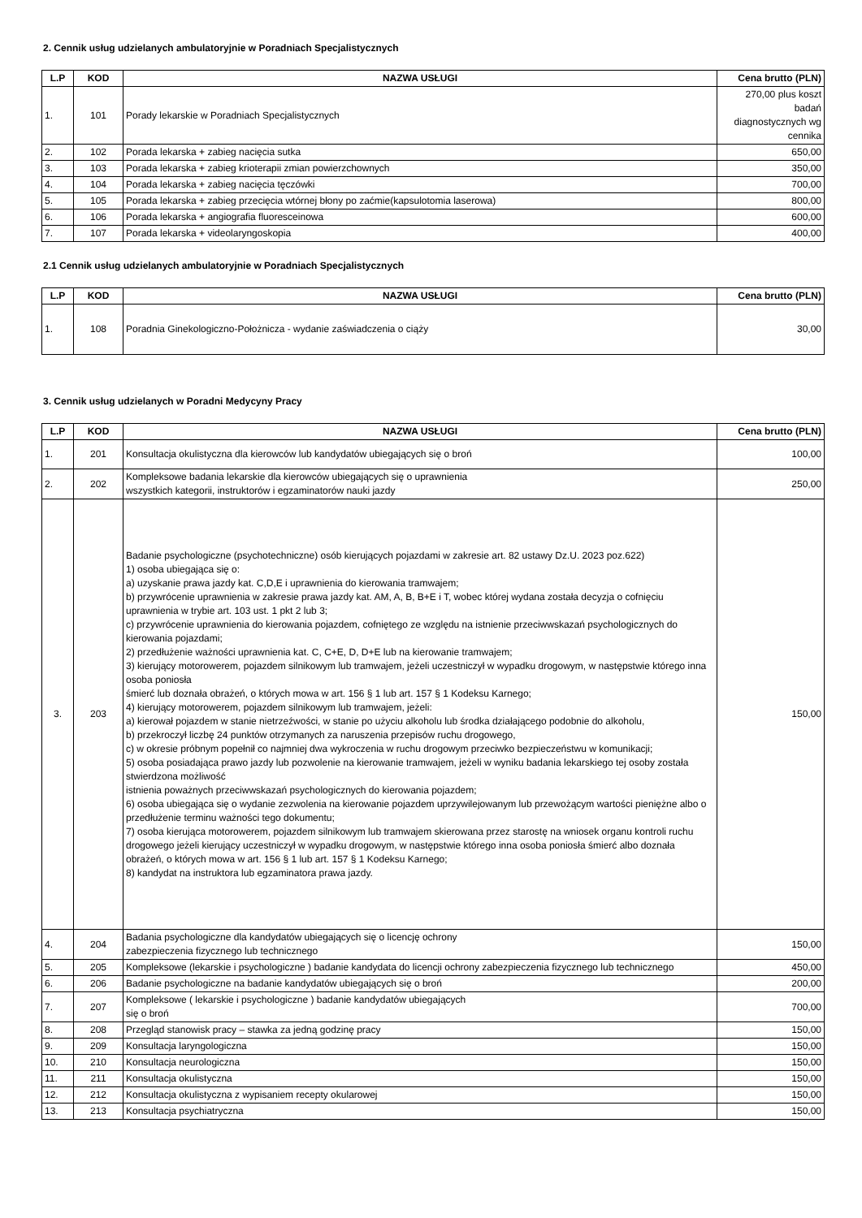2. Cennik usług udzielanych ambulatoryjnie w Poradniach Specjalistycznych
| L.P | KOD | NAZWA USŁUGI | Cena brutto (PLN) |
| --- | --- | --- | --- |
| 1. | 101 | Porady lekarskie w Poradniach Specjalistycznych | 270,00 plus koszt badań diagnostycznych wg cennika |
| 2. | 102 | Porada lekarska + zabieg nacięcia sutka | 650,00 |
| 3. | 103 | Porada lekarska + zabieg krioterapii zmian powierzchownych | 350,00 |
| 4. | 104 | Porada lekarska + zabieg nacięcia tęczówki | 700,00 |
| 5. | 105 | Porada lekarska + zabieg przecięcia wtórnej błony po zaćmie(kapsulotomia laserowa) | 800,00 |
| 6. | 106 | Porada lekarska + angiografia fluoresceinowa | 600,00 |
| 7. | 107 | Porada lekarska + videolaryngoskopia | 400,00 |
2.1 Cennik usług udzielanych ambulatoryjnie w Poradniach Specjalistycznych
| L.P | KOD | NAZWA USŁUGI | Cena brutto (PLN) |
| --- | --- | --- | --- |
| 1. | 108 | Poradnia Ginekologiczno-Położnicza - wydanie zaświadczenia o ciąży | 30,00 |
3. Cennik usług udzielanych w Poradni Medycyny Pracy
| L.P | KOD | NAZWA USŁUGI | Cena brutto (PLN) |
| --- | --- | --- | --- |
| 1. | 201 | Konsultacja okulistyczna dla kierowców lub kandydatów ubiegających się o broń | 100,00 |
| 2. | 202 | Kompleksowe badania lekarskie dla kierowców ubiegających się o uprawnienia wszystkich kategorii, instruktorów i egzaminatorów nauki jazdy | 250,00 |
| 3. | 203 | Badanie psychologiczne (psychotechniczne) osób kierujących pojazdami w zakresie art. 82 ustawy Dz.U. 2023 poz.622) 1) osoba ubiegająca się o: a) uzyskanie prawa jazdy kat. C,D,E i uprawnienia do kierowania tramwajem; b) przywrócenie uprawnienia w zakresie prawa jazdy kat. AM, A, B, B+E i T, wobec której wydana została decyzja o cofnięciu uprawnienia w trybie art. 103 ust. 1 pkt 2 lub 3; c) przywrócenie uprawnienia do kierowania pojazdem, cofniętego ze względu na istnienie przeciwwskazań psychologicznych do kierowania pojazdami; 2) przedłużenie ważności uprawnienia kat. C, C+E, D, D+E lub na kierowanie tramwajem; 3) kierujący motorowerem, pojazdem silnikowym lub tramwajem, jeżeli uczestniczył w wypadku drogowym, w następstwie którego inna osoba poniosła śmierć lub doznała obrażeń, o których mowa w art. 156 § 1 lub art. 157 § 1 Kodeksu Karnego; 4) kierujący motorowerem, pojazdem silnikowym lub tramwajem, jeżeli: a) kierował pojazdem w stanie nietrzeźwości, w stanie po użyciu alkoholu lub środka działającego podobnie do alkoholu, b) przekroczył liczbę 24 punktów otrzymanych za naruszenia przepisów ruchu drogowego, c) w okresie próbnym popełnił co najmniej dwa wykroczenia w ruchu drogowym przeciwko bezpieczeństwu w komunikacji; 5) osoba posiadająca prawo jazdy lub pozwolenie na kierowanie tramwajem, jeżeli w wyniku badania lekarskiego tej osoby została stwierdzona możliwość istnienia poważnych przeciwwskazań psychologicznych do kierowania pojazdem; 6) osoba ubiegająca się o wydanie zezwolenia na kierowanie pojazdem uprzywilejowanym lub przewożącym wartości pieniężne albo o przedłużenie terminu ważności tego dokumentu; 7) osoba kierująca motorowerem, pojazdem silnikowym lub tramwajem skierowana przez starostę na wniosek organu kontroli ruchu drogowego jeżeli kierujący uczestniczył w wypadku drogowym, w następstwie którego inna osoba poniosła śmierć albo doznała obrażeń, o których mowa w art. 156 § 1 lub art. 157 § 1 Kodeksu Karnego; 8) kandydat na instruktora lub egzaminatora prawa jazdy. | 150,00 |
| 4. | 204 | Badania psychologiczne dla kandydatów ubiegających się o licencję ochrony zabezpieczenia fizycznego lub technicznego | 150,00 |
| 5. | 205 | Kompleksowe (lekarskie i psychologiczne ) badanie kandydata do licencji ochrony zabezpieczenia fizycznego lub technicznego | 450,00 |
| 6. | 206 | Badanie psychologiczne na badanie kandydatów ubiegających się o broń | 200,00 |
| 7. | 207 | Kompleksowe ( lekarskie i psychologiczne ) badanie kandydatów ubiegających się o broń | 700,00 |
| 8. | 208 | Przegląd stanowisk pracy – stawka za jedną godzinę pracy | 150,00 |
| 9. | 209 | Konsultacja laryngologiczna | 150,00 |
| 10. | 210 | Konsultacja neurologiczna | 150,00 |
| 11. | 211 | Konsultacja okulistyczna | 150,00 |
| 12. | 212 | Konsultacja okulistyczna z wypisaniem recepty okularowej | 150,00 |
| 13. | 213 | Konsultacja psychiatryczna | 150,00 |